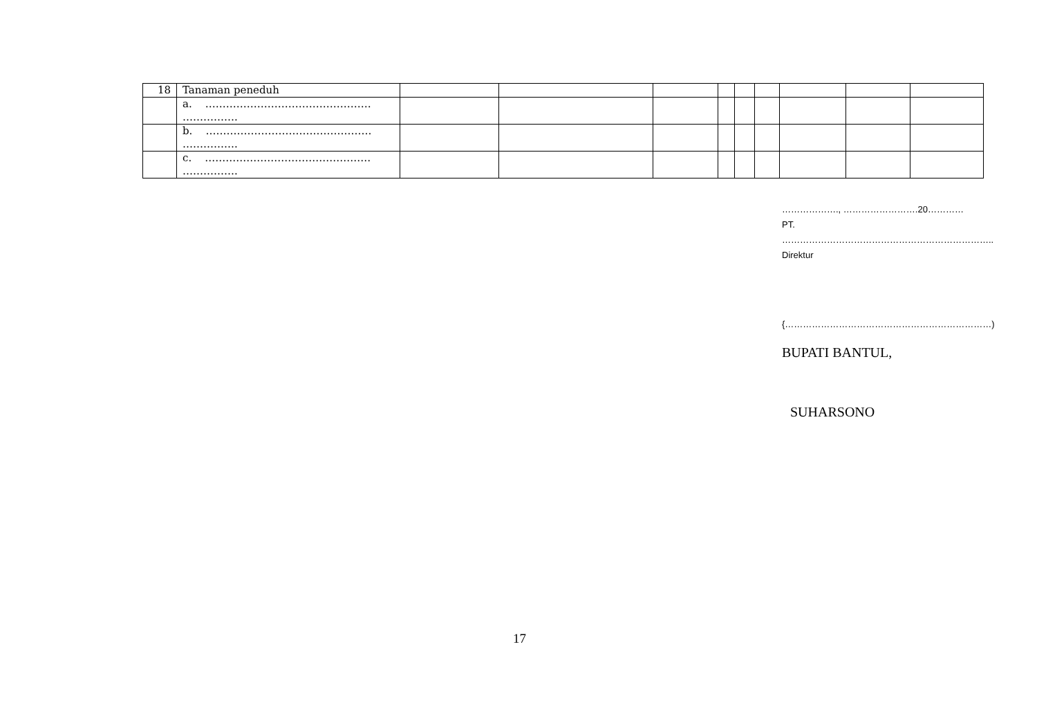| 18 | Tanaman peneduh | | | | | | | | | |
| | a. ………………………………………… ……………. | | | | | | | | | |
| | b. ………………………………………… ……………. | | | | | | | | | |
| | c. ………………………………………… ……………. | | | | | | | | | |
………………., …………………….20…………
PT.
……………………………………………………………..
Direktur
{……………………………………………………………)
BUPATI BANTUL,
SUHARSONO
17